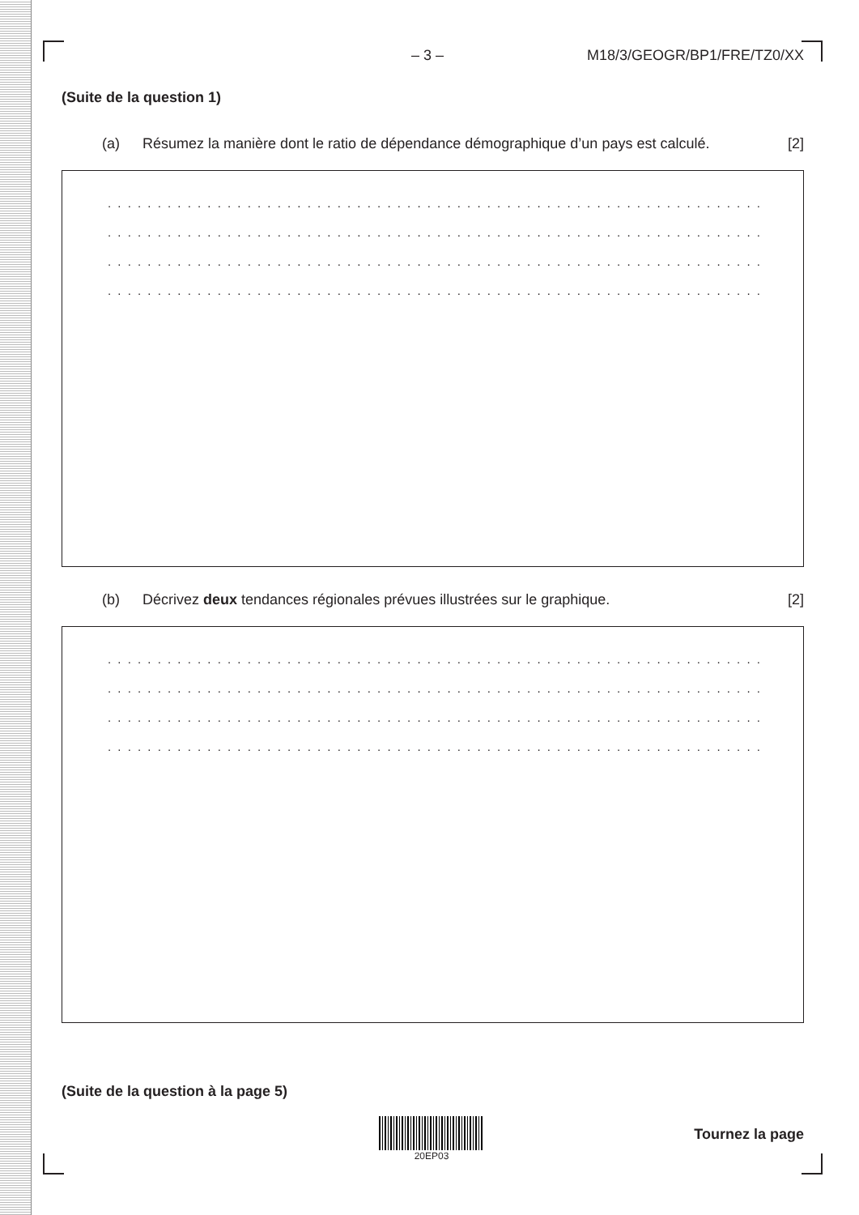– 3 – M18/3/GEOGR/BP1/FRE/TZ0/XX
(Suite de la question 1)
(a) Résumez la manière dont le ratio de dépendance démographique d’un pays est calculé. [2]
. . . . . . . . . . . . . . . . . . . . . . . . . . . . . . . . . . . . . . . . . . . . . . . . . . . . . . . . . . . . . . . . . . . .
. . . . . . . . . . . . . . . . . . . . . . . . . . . . . . . . . . . . . . . . . . . . . . . . . . . . . . . . . . . . . . . . . . . .
. . . . . . . . . . . . . . . . . . . . . . . . . . . . . . . . . . . . . . . . . . . . . . . . . . . . . . . . . . . . . . . . . . . .
. . . . . . . . . . . . . . . . . . . . . . . . . . . . . . . . . . . . . . . . . . . . . . . . . . . . . . . . . . . . . . . . . . . .
(b) Décrivez deux tendances régionales prévues illustrées sur le graphique. [2]
. . . . . . . . . . . . . . . . . . . . . . . . . . . . . . . . . . . . . . . . . . . . . . . . . . . . . . . . . . . . . . . . . . . .
. . . . . . . . . . . . . . . . . . . . . . . . . . . . . . . . . . . . . . . . . . . . . . . . . . . . . . . . . . . . . . . . . . . .
. . . . . . . . . . . . . . . . . . . . . . . . . . . . . . . . . . . . . . . . . . . . . . . . . . . . . . . . . . . . . . . . . . . .
. . . . . . . . . . . . . . . . . . . . . . . . . . . . . . . . . . . . . . . . . . . . . . . . . . . . . . . . . . . . . . . . . . . .
(Suite de la question à la page 5)
20EP03
Tournez la page